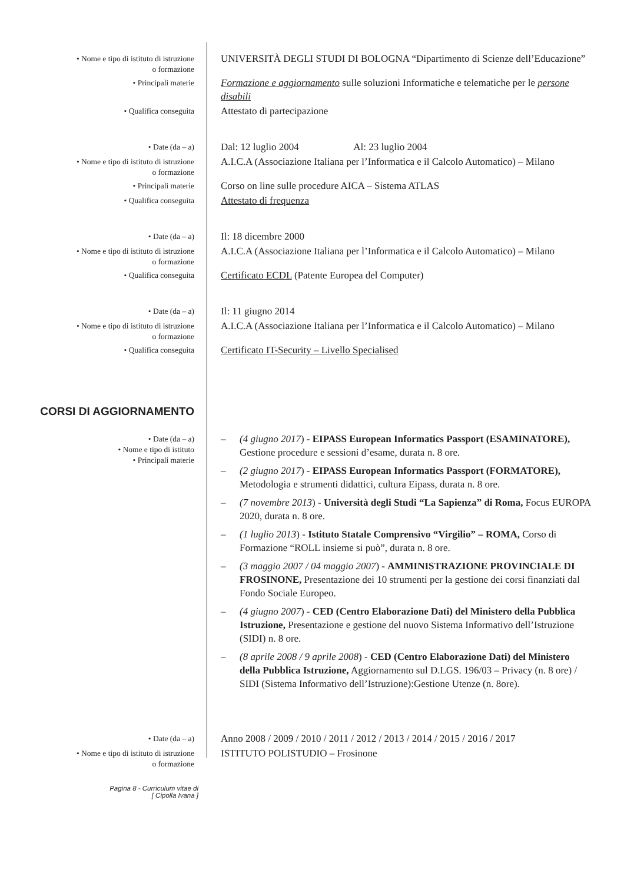• Nome e tipo di istituto di istruzione
o formazione
UNIVERSITÀ DEGLI STUDI DI BOLOGNA “Dipartimento di Scienze dell’Educazione”
• Principali materie
Formazione e aggiornamento sulle soluzioni Informatiche e telematiche per le persone disabili
• Qualifica conseguita
Attestato di partecipazione
• Date (da – a)
Dal: 12 luglio 2004 Al: 23 luglio 2004
• Nome e tipo di istituto di istruzione
o formazione
A.I.C.A (Associazione Italiana per l’Informatica e il Calcolo Automatico) – Milano
• Principali materie
Corso on line sulle procedure AICA – Sistema ATLAS
• Qualifica conseguita
Attestato di frequenza
• Date (da – a)
Il: 18 dicembre 2000
• Nome e tipo di istituto di istruzione
o formazione
A.I.C.A (Associazione Italiana per l’Informatica e il Calcolo Automatico) – Milano
• Qualifica conseguita
Certificato ECDL (Patente Europea del Computer)
• Date (da – a)
Il: 11 giugno 2014
• Nome e tipo di istituto di istruzione
o formazione
A.I.C.A (Associazione Italiana per l’Informatica e il Calcolo Automatico) – Milano
• Qualifica conseguita
Certificato IT-Security – Livello Specialised
CORSI DI AGGIORNAMENTO
• Date (da – a)
• Nome e tipo di istituto
• Principali materie
– (4 giugno 2017) - EIPASS European Informatics Passport (ESAMINATORE), Gestione procedure e sessioni d’esame, durata n. 8 ore.
– (2 giugno 2017) - EIPASS European Informatics Passport (FORMATORE), Metodologia e strumenti didattici, cultura Eipass, durata n. 8 ore.
– (7 novembre 2013) - Università degli Studi “La Sapienza” di Roma, Focus EUROPA 2020, durata n. 8 ore.
– (1 luglio 2013) - Istituto Statale Comprensivo “Virgilio” – ROMA, Corso di Formazione “ROLL insieme si può”, durata n. 8 ore.
– (3 maggio 2007 / 04 maggio 2007) - AMMINISTRAZIONE PROVINCIALE DI FROSINONE, Presentazione dei 10 strumenti per la gestione dei corsi finanziati dal Fondo Sociale Europeo.
– (4 giugno 2007) - CED (Centro Elaborazione Dati) del Ministero della Pubblica Istruzione, Presentazione e gestione del nuovo Sistema Informativo dell’Istruzione (SIDI) n. 8 ore.
– (8 aprile 2008 / 9 aprile 2008) - CED (Centro Elaborazione Dati) del Ministero della Pubblica Istruzione, Aggiornamento sul D.LGS. 196/03 – Privacy (n. 8 ore) / SIDI (Sistema Informativo dell’Istruzione):Gestione Utenze (n. 8ore).
• Date (da – a)
Anno 2008 / 2009 / 2010 / 2011 / 2012 / 2013 / 2014 / 2015 / 2016 / 2017
• Nome e tipo di istituto di istruzione
o formazione
ISTITUTO POLISTUDIO – Frosinone
Pagina 8 - Curriculum vitae di
[ Cipolla Ivana ]